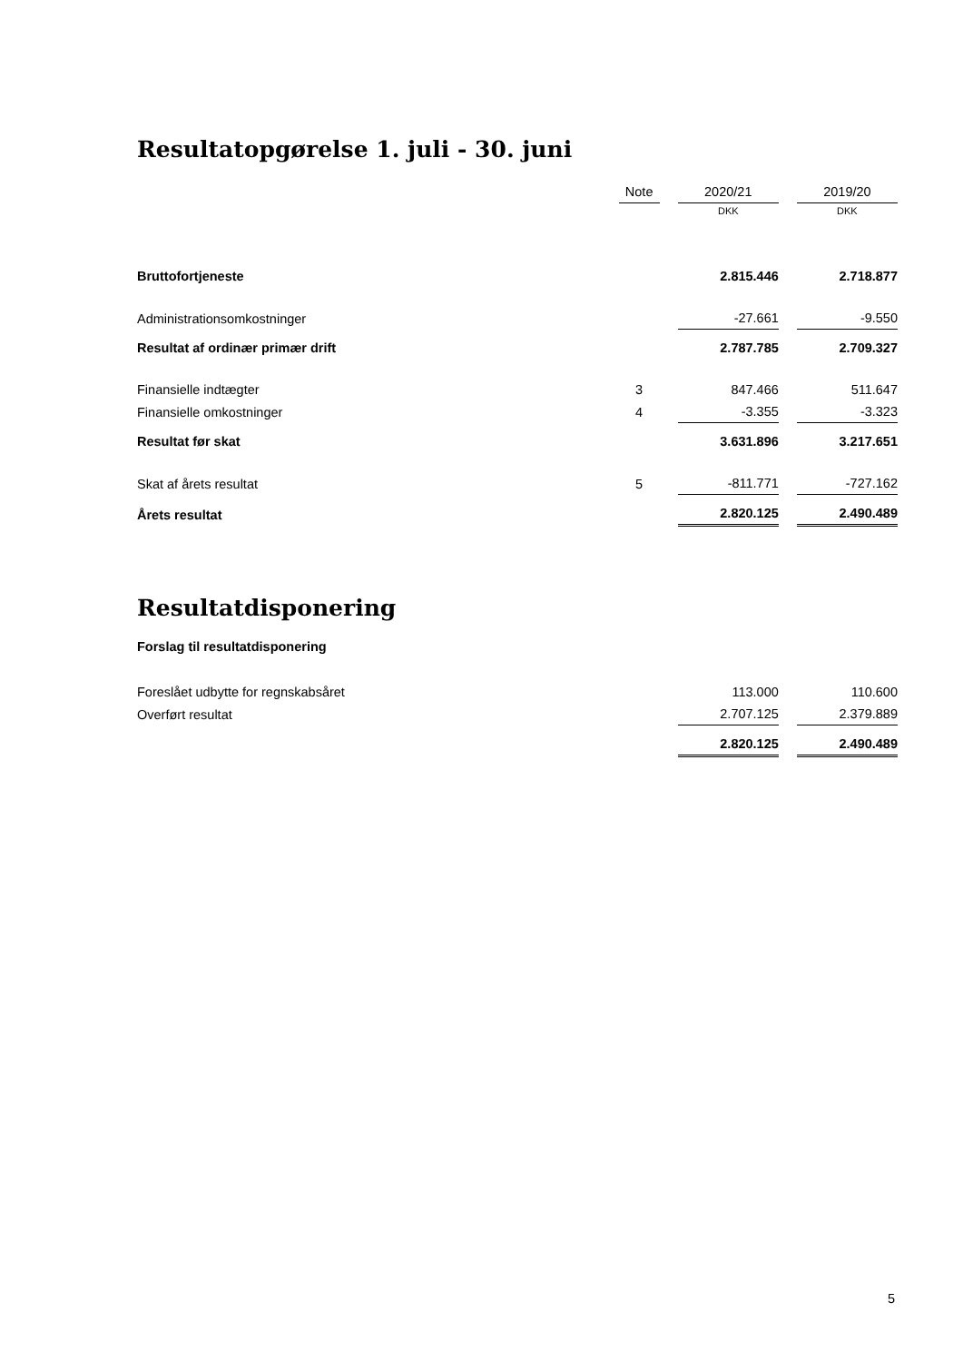Resultatopgørelse 1. juli - 30. juni
| | Note | | 2020/21 | | 2019/20 |
| --- | --- | --- | --- | --- | --- |
| | | | DKK | | DKK |
| Bruttofortjeneste | | | 2.815.446 | | 2.718.877 |
| Administrationsomkostninger | | | -27.661 | | -9.550 |
| Resultat af ordinær primær drift | | | 2.787.785 | | 2.709.327 |
| Finansielle indtægter | 3 | | 847.466 | | 511.647 |
| Finansielle omkostninger | 4 | | -3.355 | | -3.323 |
| Resultat før skat | | | 3.631.896 | | 3.217.651 |
| Skat af årets resultat | 5 | | -811.771 | | -727.162 |
| Årets resultat | | | 2.820.125 | | 2.490.489 |
Resultatdisponering
Forslag til resultatdisponering
| Foreslået udbytte for regnskabsåret | | | 113.000 | | 110.600 |
| Overført resultat | | | 2.707.125 | | 2.379.889 |
| | | | 2.820.125 | | 2.490.489 |
5